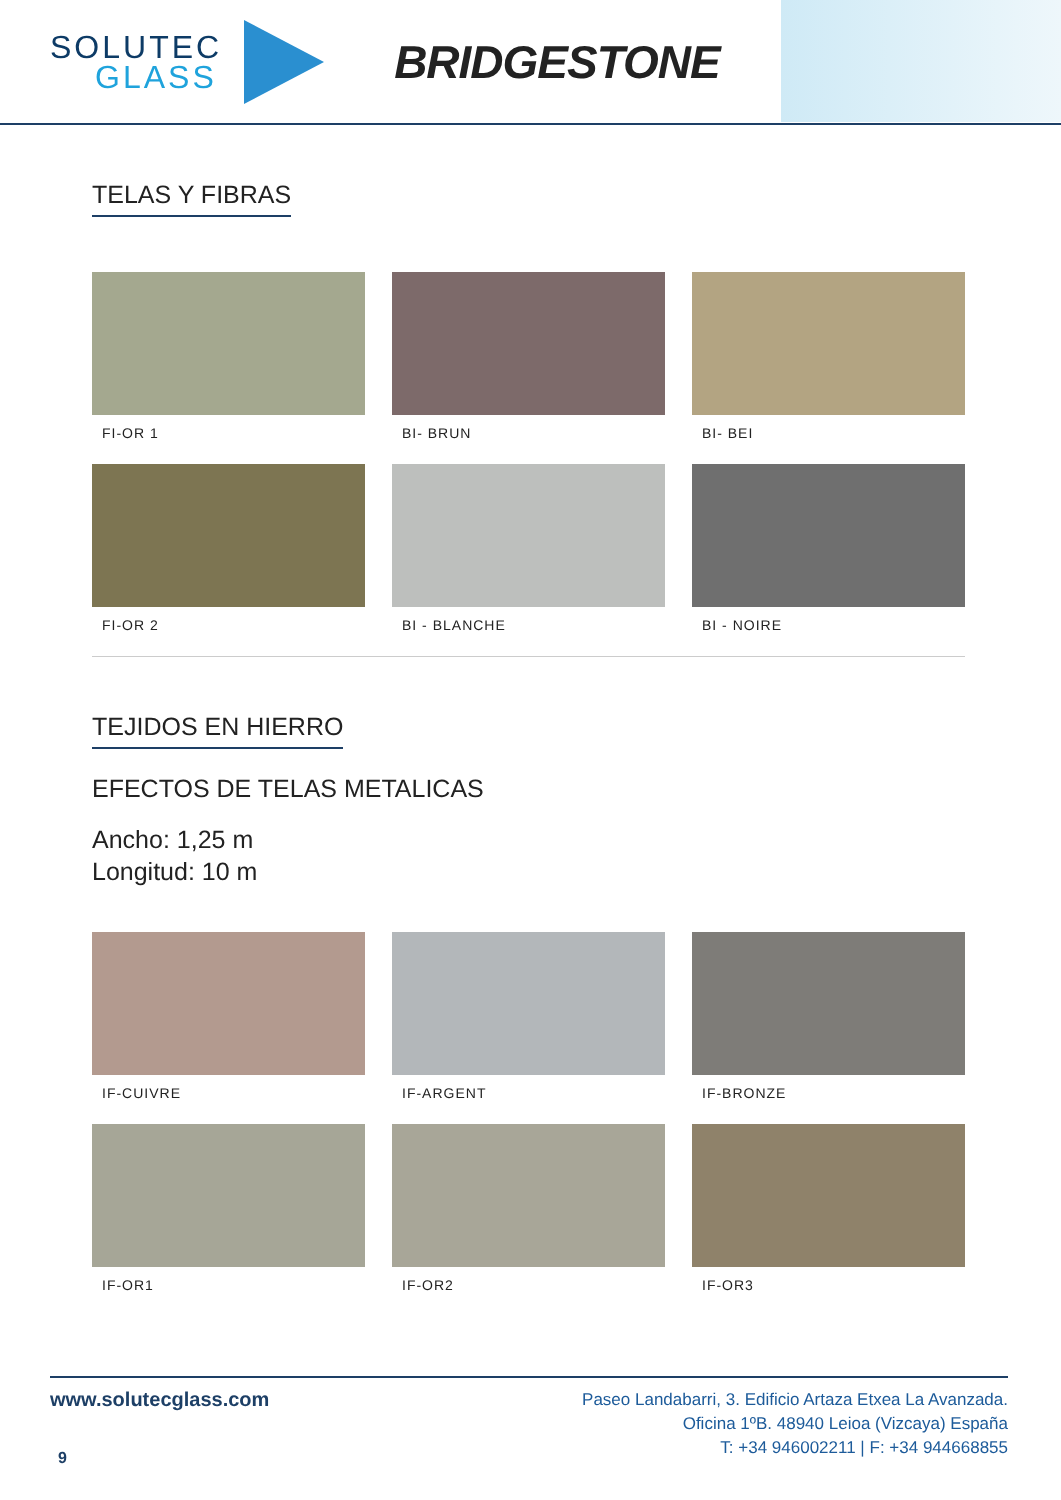SOLUTEC
GLASS
BRIDGESTONE
TELAS Y FIBRAS
FI-OR 1
BI- BRUN
BI- BEI
FI-OR 2
BI - BLANCHE
BI - NOIRE
TEJIDOS EN HIERRO
EFECTOS DE TELAS METALICAS
Ancho: 1,25 m
Longitud: 10 m
IF-CUIVRE
IF-ARGENT
IF-BRONZE
IF-OR1
IF-OR2
IF-OR3
www.solutecglass.com
9
Paseo Landabarri, 3. Edificio Artaza Etxea La Avanzada.
Oficina 1ºB. 48940 Leioa (Vizcaya) España
T: +34 946002211 | F: +34 944668855